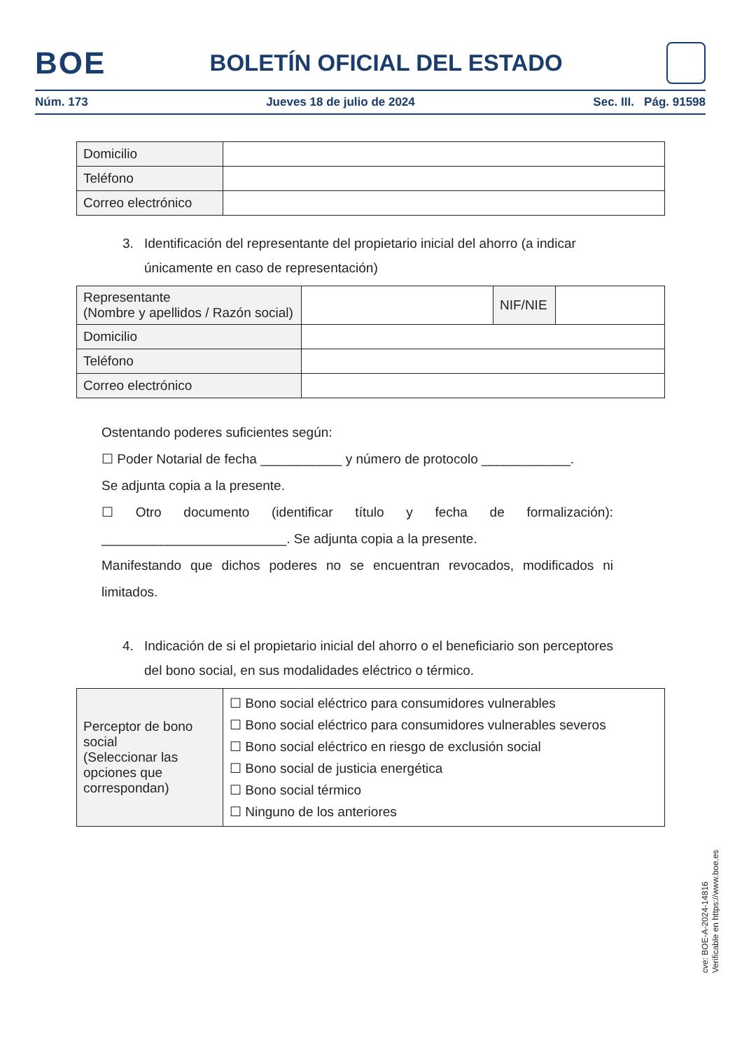BOE
BOLETÍN OFICIAL DEL ESTADO
Núm. 173 Jueves 18 de julio de 2024 Sec. III. Pág. 91598
| Domicilio | |
| Teléfono | |
| Correo electrónico | |
3. Identificación del representante del propietario inicial del ahorro (a indicar únicamente en caso de representación)
| Representante (Nombre y apellidos / Razón social) | | NIF/NIE | |
| Domicilio | | | |
| Teléfono | | | |
| Correo electrónico | | | |
Ostentando poderes suficientes según:
☐ Poder Notarial de fecha ___________ y número de protocolo ____________.
Se adjunta copia a la presente.
☐ Otro documento (identificar título y fecha de formalización): _________________________. Se adjunta copia a la presente.
Manifestando que dichos poderes no se encuentran revocados, modificados ni limitados.
4. Indicación de si el propietario inicial del ahorro o el beneficiario son perceptores del bono social, en sus modalidades eléctrico o térmico.
| Perceptor de bono social (Seleccionar las opciones que correspondan) | ☐ Bono social eléctrico para consumidores vulnerables ☐ Bono social eléctrico para consumidores vulnerables severos ☐ Bono social eléctrico en riesgo de exclusión social ☐ Bono social de justicia energética ☐ Bono social térmico ☐ Ninguno de los anteriores |
cve: BOE-A-2024-14816
Verificable en https://www.boe.es